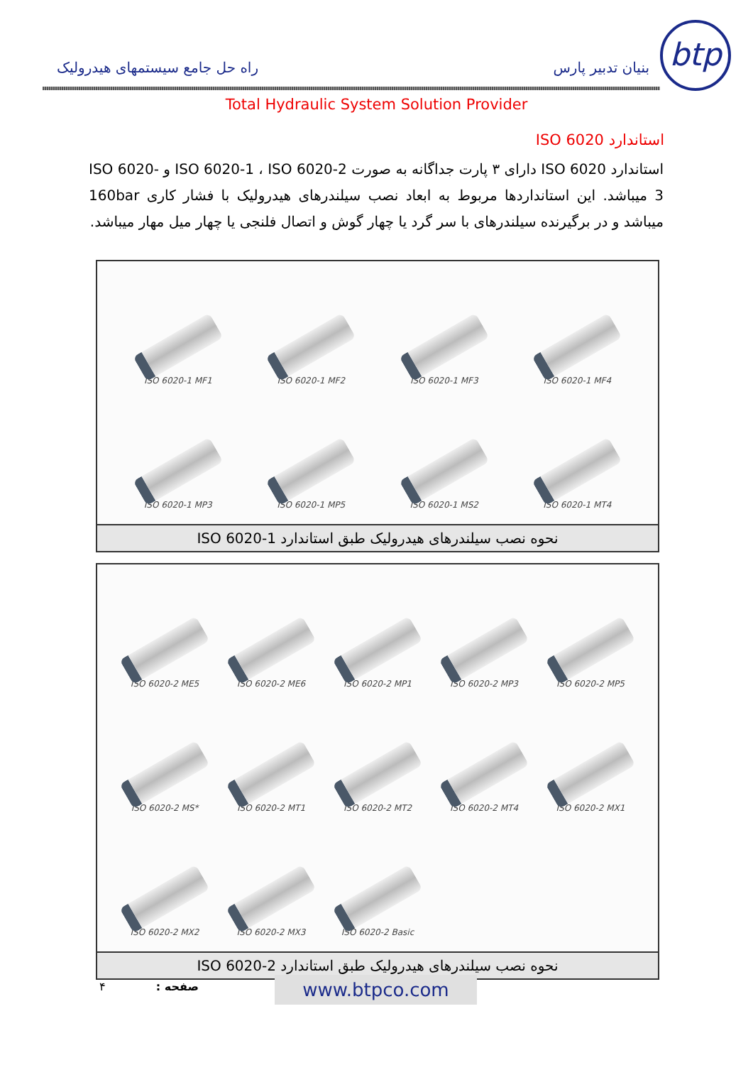btp
بنیان تدبیر پارس راه حل جامع سیستمهای هیدرولیک
Total Hydraulic System Solution Provider
استاندارد ISO 6020
استاندارد ISO 6020 دارای ۳ پارت جداگانه به صورت ISO 6020-1 ، ISO 6020-2 و ISO 6020-3 میباشد. این استانداردها مربوط به ابعاد نصب سیلندرهای هیدرولیک با فشار کاری 160bar میباشد و در برگیرنده سیلندرهای با سر گرد یا چهار گوش و اتصال فلنجی یا چهار میل مهار میباشد.
ISO 6020-1 MF1
ISO 6020-1 MF2
ISO 6020-1 MF3
ISO 6020-1 MF4
ISO 6020-1 MP3
ISO 6020-1 MP5
ISO 6020-1 MS2
ISO 6020-1 MT4
نحوه نصب سیلندرهای هیدرولیک طبق استاندارد ISO 6020-1
ISO 6020-2 ME5
ISO 6020-2 ME6
ISO 6020-2 MP1
ISO 6020-2 MP3
ISO 6020-2 MP5
ISO 6020-2 MS*
ISO 6020-2 MT1
ISO 6020-2 MT2
ISO 6020-2 MT4
ISO 6020-2 MX1
ISO 6020-2 MX2
ISO 6020-2 MX3
ISO 6020-2 Basic
نحوه نصب سیلندرهای هیدرولیک طبق استاندارد ISO 6020-2
صفحه : ۴ www.btpco.com